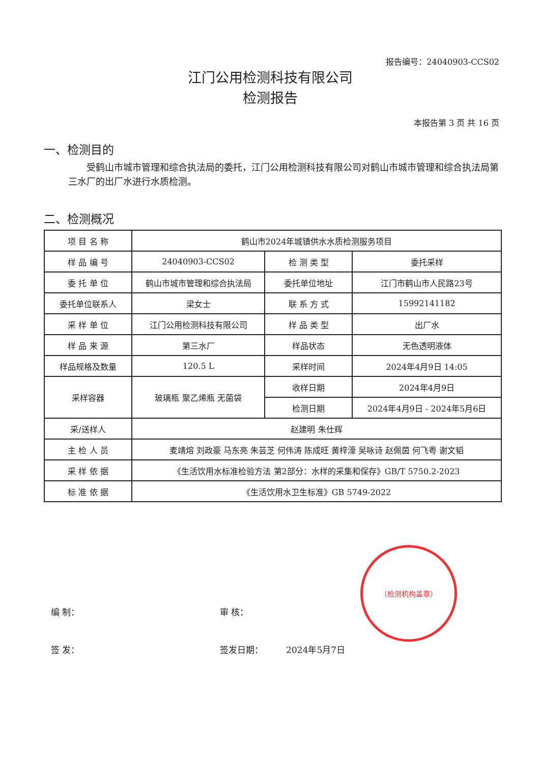报告编号：24040903-CCS02
江门公用检测科技有限公司
检测报告
本报告第 3 页 共 16 页
一、检测目的
受鹤山市城市管理和综合执法局的委托，江门公用检测科技有限公司对鹤山市城市管理和综合执法局第三水厂的出厂水进行水质检测。
二、检测概况
| 项 目 名 称 | 鹤山市2024年城镇供水水质检测服务项目 | | |
| 样 品 编 号 | 24040903-CCS02 | 检 测 类 型 | 委托采样 |
| 委 托 单 位 | 鹤山市城市管理和综合执法局 | 委托单位地址 | 江门市鹤山市人民路23号 |
| 委托单位联系人 | 梁女士 | 联 系 方 式 | 15992141182 |
| 采 样 单 位 | 江门公用检测科技有限公司 | 样 品 类 型 | 出厂水 |
| 样 品 来 源 | 第三水厂 | 样品状态 | 无色透明液体 |
| 样品规格及数量 | 120.5 L | 采样时间 | 2024年4月9日 14:05 |
| 采样容器 | 玻璃瓶 聚乙烯瓶 无菌袋 | 收样日期 | 2024年4月9日 |
| | | 检测日期 | 2024年4月9日 - 2024年5月6日 |
| 采/送样人 | 赵建明 朱仕辉 | | |
| 主 检 人 员 | 麦靖熔 刘政豪 马东亮 朱芸芝 何伟涛 陈成旺 黄梓濠 吴咏诗 赵佩茵 何飞粤 谢文韬 | | |
| 采 样 依 据 | 《生活饮用水标准检验方法 第2部分：水样的采集和保存》GB/T 5750.2-2023 | | |
| 标 准 依 据 | 《生活饮用水卫生标准》GB 5749-2022 | | |
（检测机构盖章）
编 制： 审 核：
签 发： 签发日期： 2024年5月7日